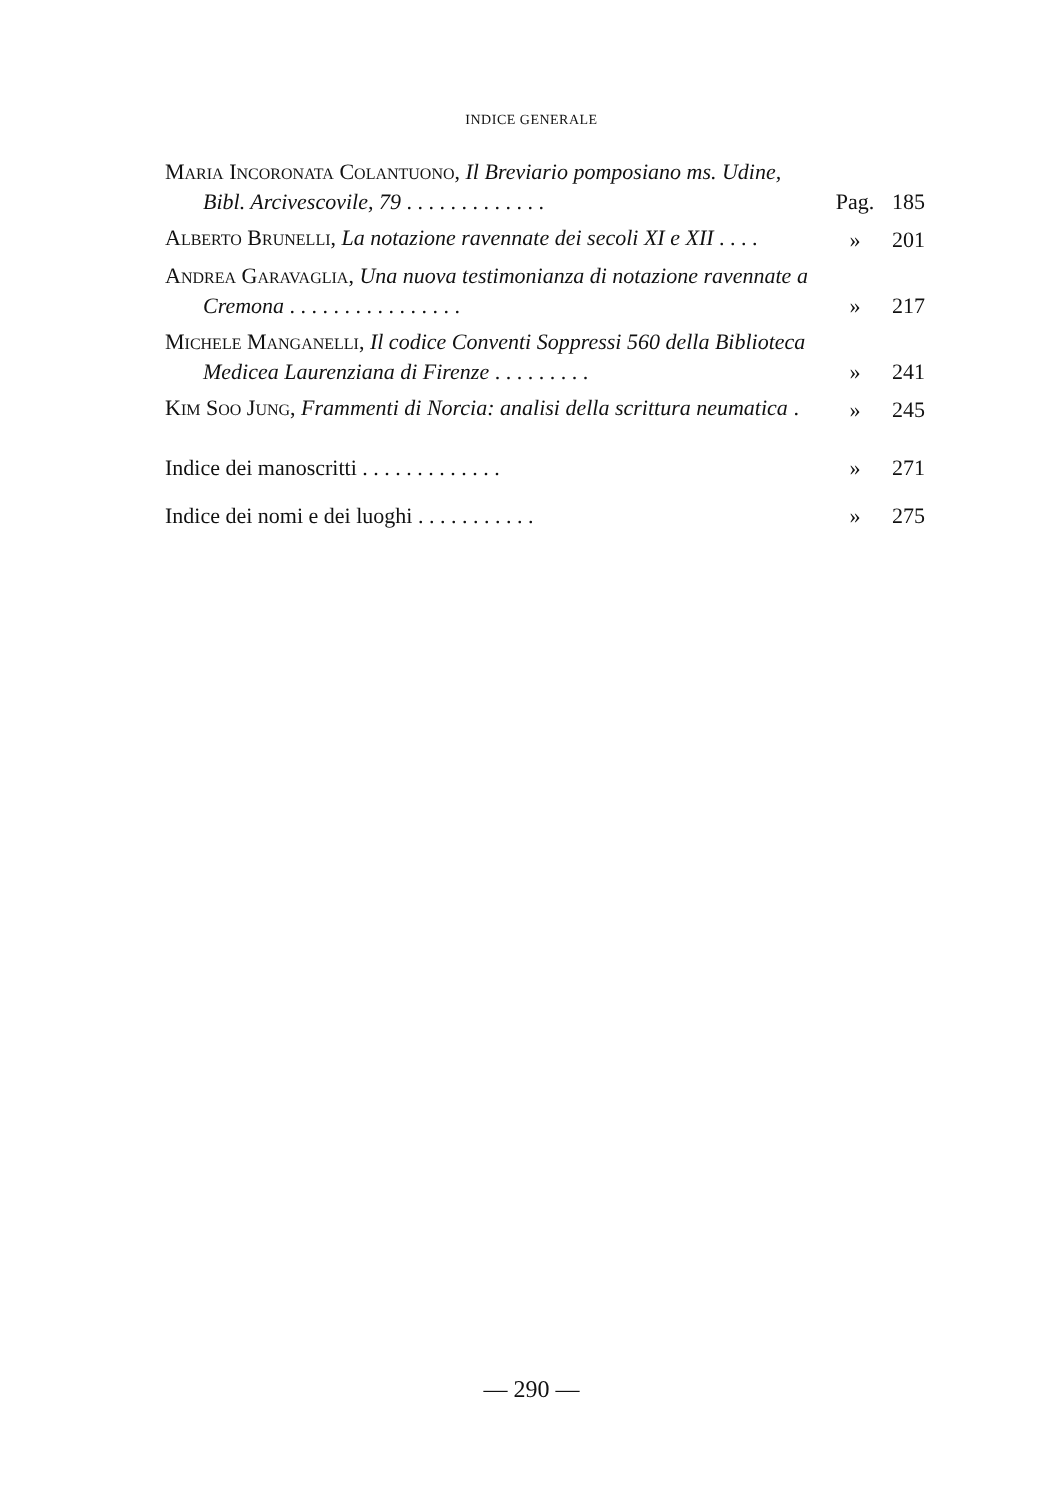INDICE GENERALE
MARIA INCORONATA COLANTUONO, Il Breviario pomposiano ms. Udine,
Bibl. Arcivescovile, 79 . . . . . . . . . . . . .
Pag.
185
ALBERTO BRUNELLI, La notazione ravennate dei secoli XI e XII . . . .
»
201
ANDREA GARAVAGLIA, Una nuova testimonianza di notazione ravennate a
Cremona . . . . . . . . . . . . . . . .
»
217
MICHELE MANGANELLI, Il codice Conventi Soppressi 560 della Biblioteca
Medicea Laurenziana di Firenze . . . . . . . . .
»
241
KIM SOO JUNG, Frammenti di Norcia: analisi della scrittura neumatica .
»
245
Indice dei manoscritti . . . . . . . . . . . . .
»
271
Indice dei nomi e dei luoghi . . . . . . . . . . .
»
275
— 290 —